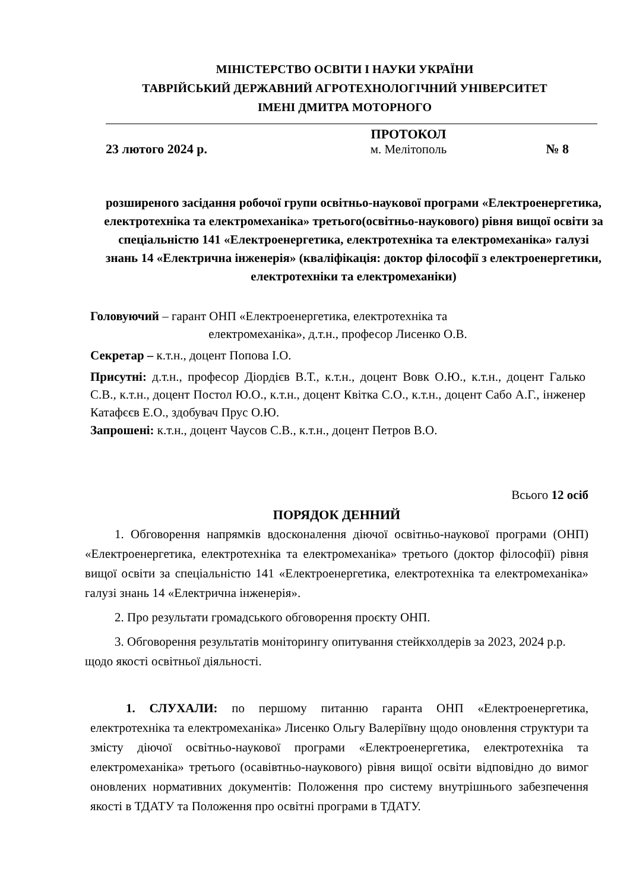МІНІСТЕРСТВО ОСВІТИ І НАУКИ УКРАЇНИ
ТАВРІЙСЬКИЙ ДЕРЖАВНИЙ АГРОТЕХНОЛОГІЧНИЙ УНІВЕРСИТЕТ
ІМЕНІ ДМИТРА МОТОРНОГО
23 лютого 2024 р.
ПРОТОКОЛ
м. Мелітополь
№ 8
розширеного засідання робочої групи освітньо-наукової програми «Електроенергетика, електротехніка та електромеханіка» третього(освітньо-наукового) рівня вищої освіти за спеціальністю 141 «Електроенергетика, електротехніка та електромеханіка» галузі знань 14 «Електрична інженерія» (кваліфікація: доктор філософії з електроенергетики, електротехніки та електромеханіки)
Головуючий – гарант ОНП «Електроенергетика, електротехніка та
електромеханіка», д.т.н., професор Лисенко О.В.
Секретар – к.т.н., доцент Попова І.О.
Присутні: д.т.н., професор Діордієв В.Т., к.т.н., доцент Вовк О.Ю., к.т.н., доцент Галько С.В., к.т.н., доцент Постол Ю.О., к.т.н., доцент Квітка С.О., к.т.н., доцент Сабо А.Г., інженер Катафєєв Е.О., здобувач Прус О.Ю.
Запрошені: к.т.н., доцент Чаусов С.В., к.т.н., доцент Петров В.О.
Всього 12 осіб
ПОРЯДОК ДЕННИЙ
1. Обговорення напрямків вдосконалення діючої освітньо-наукової програми (ОНП) «Електроенергетика, електротехніка та електромеханіка» третього (доктор філософії) рівня вищої освіти за спеціальністю 141 «Електроенергетика, електротехніка та електромеханіка» галузі знань 14 «Електрична інженерія».
2. Про результати громадського обговорення проєкту ОНП.
3. Обговорення результатів моніторингу опитування стейкхолдерів за 2023, 2024 р.р. щодо якості освітньої діяльності.
1. СЛУХАЛИ: по першому питанню гаранта ОНП «Електроенергетика, електротехніка та електромеханіка» Лисенко Ольгу Валеріївну щодо оновлення структури та змісту діючої освітньо-наукової програми «Електроенергетика, електротехніка та електромеханіка» третього (осавівтньо-наукового) рівня вищої освіти відповідно до вимог оновлених нормативних документів: Положення про систему внутрішнього забезпечення якості в ТДАТУ та Положення про освітні програми в ТДАТУ.